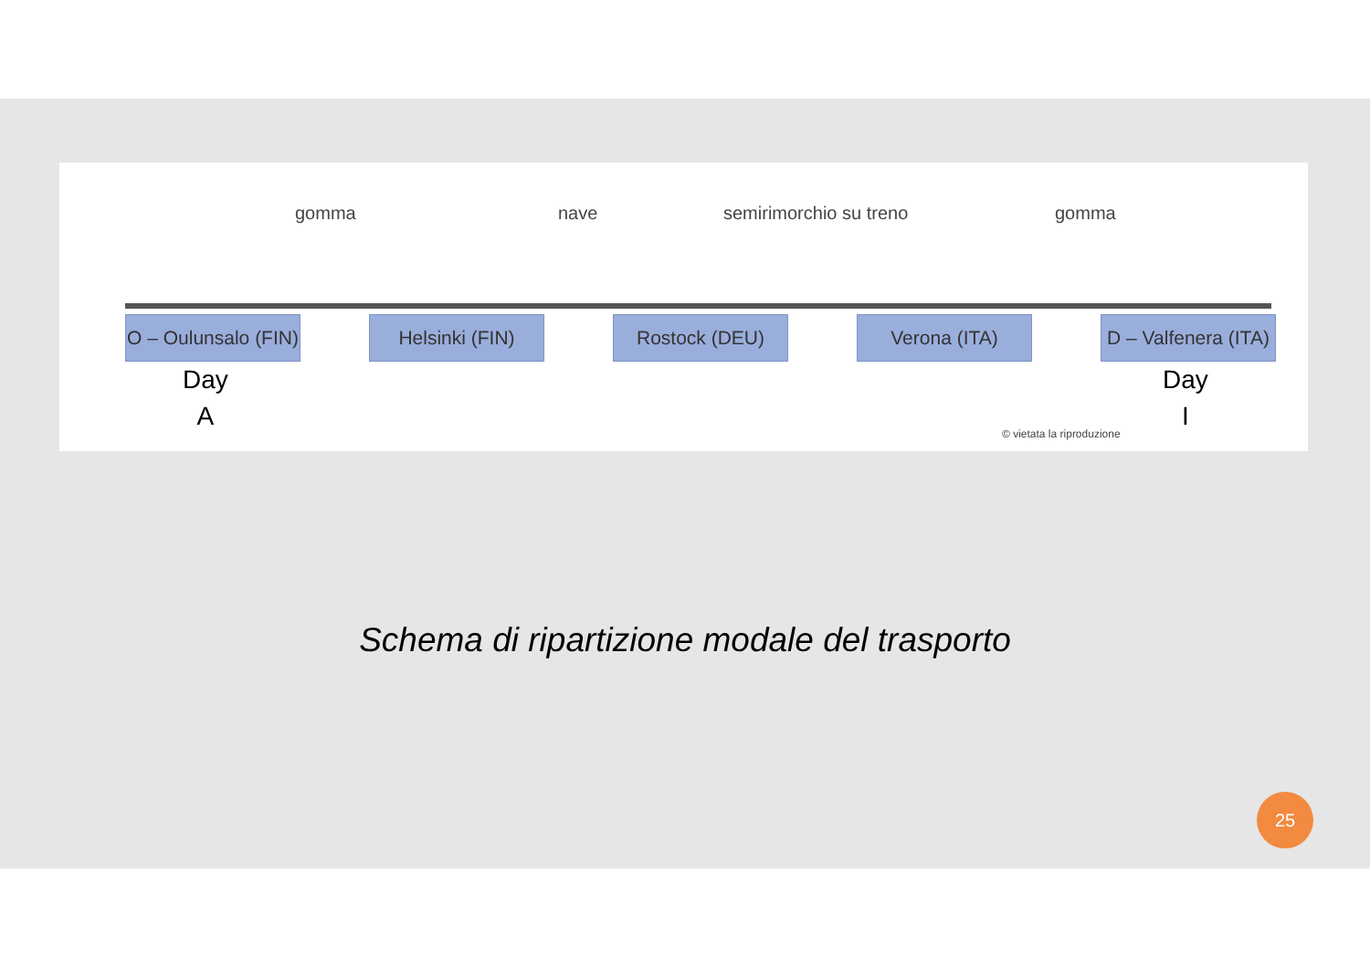gomma nave semirimorchio su treno gomma
O – Oulunsalo (FIN)
Helsinki (FIN) Rostock (DEU) Verona (ITA) D – Valfenera (ITA)
Day
A
Day
I
© vietata la riproduzione
Schema di ripartizione modale del trasporto
25